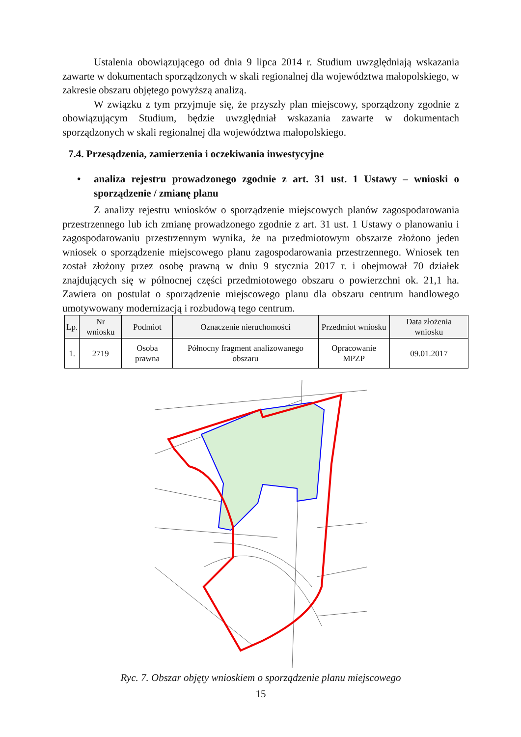Ustalenia obowiązującego od dnia 9 lipca 2014 r. Studium uwzględniają wskazania zawarte w dokumentach sporządzonych w skali regionalnej dla województwa małopolskiego, w zakresie obszaru objętego powyższą analizą.
W związku z tym przyjmuje się, że przyszły plan miejscowy, sporządzony zgodnie z obowiązującym Studium, będzie uwzględniał wskazania zawarte w dokumentach sporządzonych w skali regionalnej dla województwa małopolskiego.
7.4. Przesądzenia, zamierzenia i oczekiwania inwestycyjne
• analiza rejestru prowadzonego zgodnie z art. 31 ust. 1 Ustawy – wnioski o sporządzenie / zmianę planu
Z analizy rejestru wniosków o sporządzenie miejscowych planów zagospodarowania przestrzennego lub ich zmianę prowadzonego zgodnie z art. 31 ust. 1 Ustawy o planowaniu i zagospodarowaniu przestrzennym wynika, że na przedmiotowym obszarze złożono jeden wniosek o sporządzenie miejscowego planu zagospodarowania przestrzennego. Wniosek ten został złożony przez osobę prawną w dniu 9 stycznia 2017 r. i obejmował 70 działek znajdujących się w północnej części przedmiotowego obszaru o powierzchni ok. 21,1 ha. Zawiera on postulat o sporządzenie miejscowego planu dla obszaru centrum handlowego umotywowany modernizacją i rozbudową tego centrum.
| Lp. | Nr wniosku | Podmiot | Oznaczenie nieruchomości | Przedmiot wniosku | Data złożenia wniosku |
| --- | --- | --- | --- | --- | --- |
| 1. | 2719 | Osoba prawna | Północny fragment analizowanego obszaru | Opracowanie MPZP | 09.01.2017 |
Ryc. 7. Obszar objęty wnioskiem o sporządzenie planu miejscowego
15